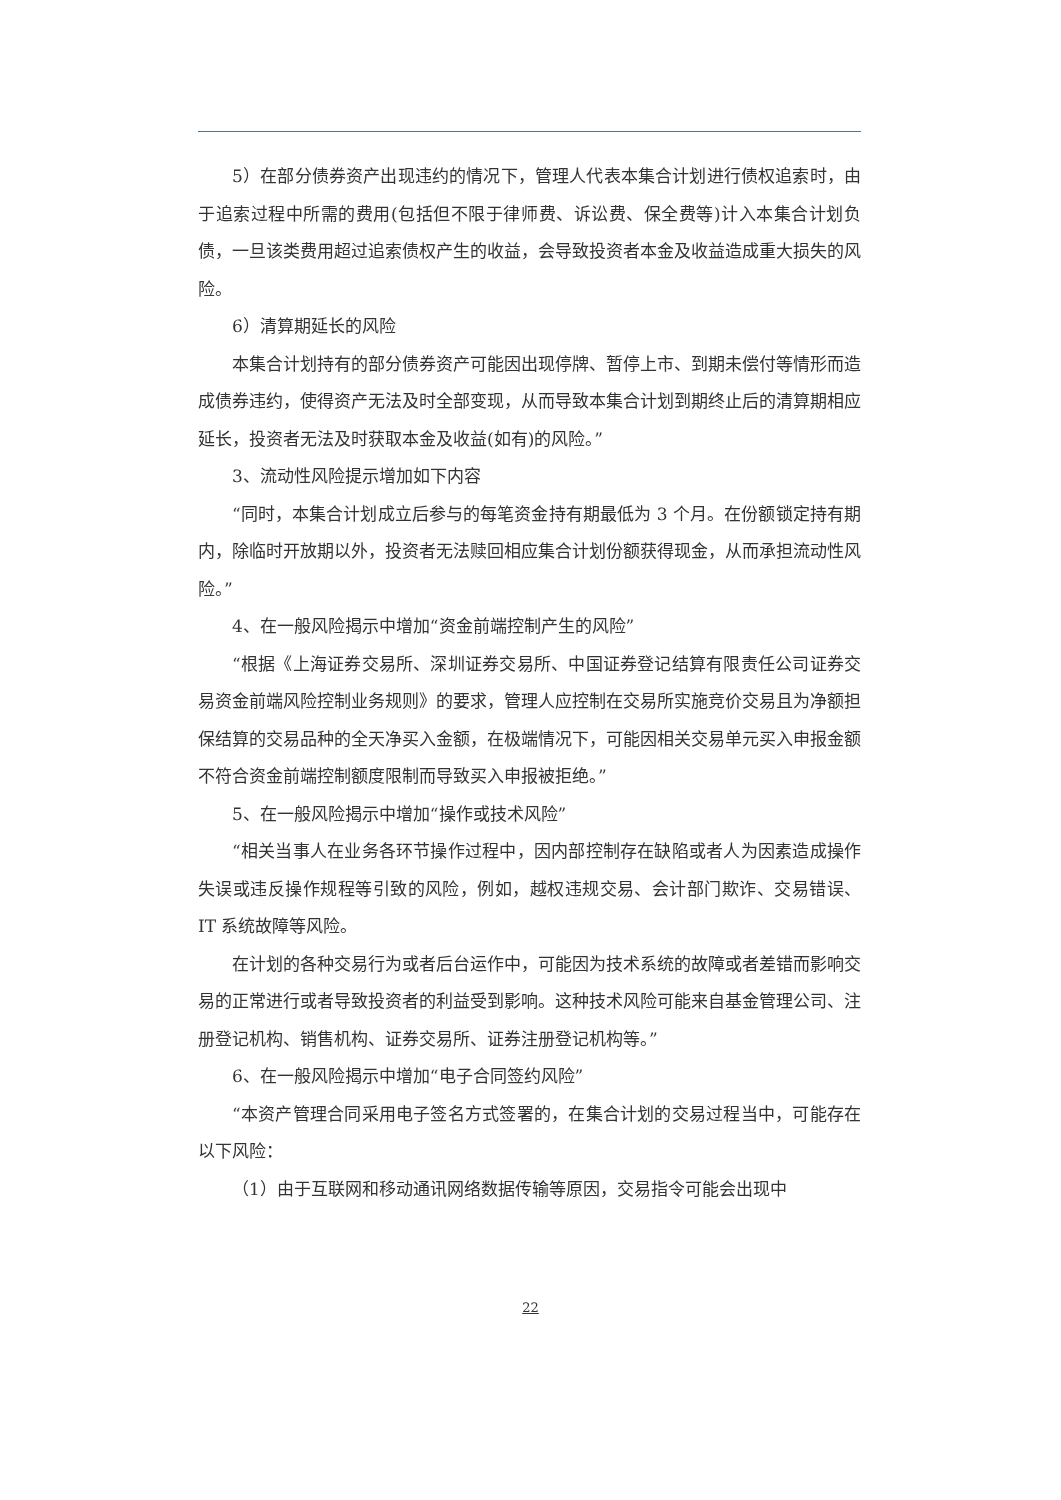5）在部分债券资产出现违约的情况下，管理人代表本集合计划进行债权追索时，由于追索过程中所需的费用(包括但不限于律师费、诉讼费、保全费等)计入本集合计划负债，一旦该类费用超过追索债权产生的收益，会导致投资者本金及收益造成重大损失的风险。
6）清算期延长的风险
本集合计划持有的部分债券资产可能因出现停牌、暂停上市、到期未偿付等情形而造成债券违约，使得资产无法及时全部变现，从而导致本集合计划到期终止后的清算期相应延长，投资者无法及时获取本金及收益(如有)的风险。”
3、流动性风险提示增加如下内容
“同时，本集合计划成立后参与的每笔资金持有期最低为 3 个月。在份额锁定持有期内，除临时开放期以外，投资者无法赎回相应集合计划份额获得现金，从而承担流动性风险。”
4、在一般风险揭示中增加“资金前端控制产生的风险”
“根据《上海证券交易所、深圳证券交易所、中国证券登记结算有限责任公司证券交易资金前端风险控制业务规则》的要求，管理人应控制在交易所实施竞价交易且为净额担保结算的交易品种的全天净买入金额，在极端情况下，可能因相关交易单元买入申报金额不符合资金前端控制额度限制而导致买入申报被拒绝。”
5、在一般风险揭示中增加“操作或技术风险”
“相关当事人在业务各环节操作过程中，因内部控制存在缺陷或者人为因素造成操作失误或违反操作规程等引致的风险，例如，越权违规交易、会计部门欺诈、交易错误、IT 系统故障等风险。
在计划的各种交易行为或者后台运作中，可能因为技术系统的故障或者差错而影响交易的正常进行或者导致投资者的利益受到影响。这种技术风险可能来自基金管理公司、注册登记机构、销售机构、证券交易所、证券注册登记机构等。”
6、在一般风险揭示中增加“电子合同签约风险”
“本资产管理合同采用电子签名方式签署的，在集合计划的交易过程当中，可能存在以下风险：
（1）由于互联网和移动通讯网络数据传输等原因，交易指令可能会出现中
22